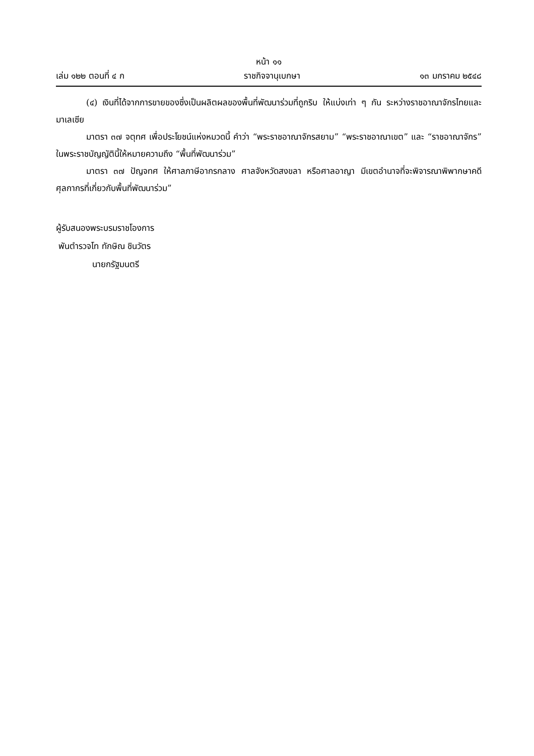หน้า ๑๑
เล่ม ๑๒๒ ตอนที่ ๔ ก ราชกิจจานุเบกษา ๑๓ มกราคม ๒๕๔๘
(๔) เงินที่ได้จากการขายของซึ่งเป็นผลิตผลของพื้นที่พัฒนาร่วมที่ถูกริบ ให้แบ่งเท่า ๆ กัน ระหว่างราชอาณาจักรไทยและมาเลเซีย
มาตรา ๓๗ จตุทศ เพื่อประโยชน์แห่งหมวดนี้ คำว่า “พระราชอาณาจักรสยาม” “พระราชอาณาเขต” และ “ราชอาณาจักร” ในพระราชบัญญัตินี้ให้หมายความถึง “พื้นที่พัฒนาร่วม”
มาตรา ๓๗ ปัญจทศ ให้ศาลภาษีอากรกลาง ศาลจังหวัดสงขลา หรือศาลอาญา มีเขตอำนาจที่จะพิจารณาพิพากษาคดีศุลกากรที่เกี่ยวกับพื้นที่พัฒนาร่วม”
ผู้รับสนองพระบรมราชโองการ
พันตำรวจโท ทักษิณ ชินวัตร
นายกรัฐมนตรี